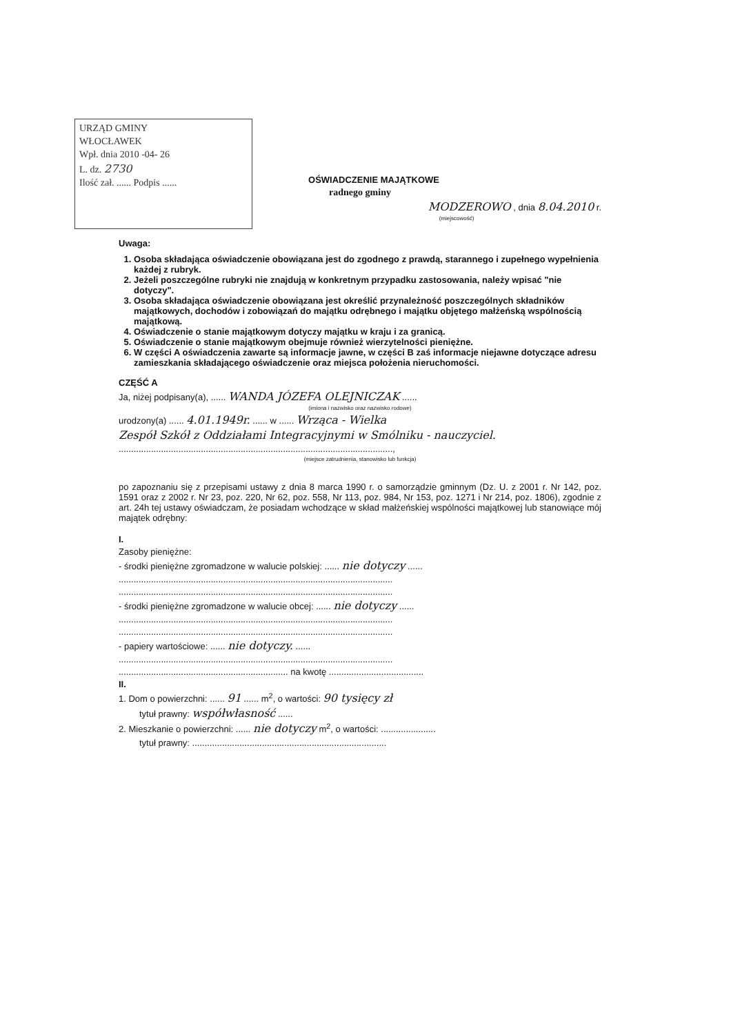URZĄD GMINY
WŁOCŁAWEK
Wpł. dnia 2010 -04- 26
L. dz. 2730
Ilość zał. ...... Podpis ......
OŚWIADCZENIE MAJĄTKOWE
radnego gminy
MODZEROWO , dnia 8.04.2010 r.
(miejscowość)
Uwaga:
1. Osoba składająca oświadczenie obowiązana jest do zgodnego z prawdą, starannego i zupełnego wypełnienia każdej z rubryk.
2. Jeżeli poszczególne rubryki nie znajdują w konkretnym przypadku zastosowania, należy wpisać "nie dotyczy".
3. Osoba składająca oświadczenie obowiązana jest określić przynależność poszczególnych składników majątkowych, dochodów i zobowiązań do majątku odrębnego i majątku objętego małżeńską wspólnością majątkową.
4. Oświadczenie o stanie majątkowym dotyczy majątku w kraju i za granicą.
5. Oświadczenie o stanie majątkowym obejmuje również wierzytelności pieniężne.
6. W części A oświadczenia zawarte są informacje jawne, w części B zaś informacje niejawne dotyczące adresu zamieszkania składającego oświadczenie oraz miejsca położenia nieruchomości.
CZĘŚĆ A
Ja, niżej podpisany(a), ...... WANDA JÓZEFA OLEJNICZAK ......
(imiona i nazwisko oraz nazwisko rodowe)
urodzony(a) ...... 4.01.1949r. ...... w ...... Wrząca - Wielka
Zespół Szkół z Oddziałami Integracyjnymi w Smólniku - nauczyciel.
..............................................................................................................,
(miejsce zatrudnienia, stanowisko lub funkcja)
po zapoznaniu się z przepisami ustawy z dnia 8 marca 1990 r. o samorządzie gminnym (Dz. U. z 2001 r. Nr 142, poz. 1591 oraz z 2002 r. Nr 23, poz. 220, Nr 62, poz. 558, Nr 113, poz. 984, Nr 153, poz. 1271 i Nr 214, poz. 1806), zgodnie z art. 24h tej ustawy oświadczam, że posiadam wchodzące w skład małżeńskiej wspólności majątkowej lub stanowiące mój majątek odrębny:
I.
Zasoby pieniężne:
- środki pieniężne zgromadzone w walucie polskiej: ...... nie dotyczy ......
..............................................................................................................
..............................................................................................................
- środki pieniężne zgromadzone w walucie obcej: ...... nie dotyczy ......
..............................................................................................................
..............................................................................................................
- papiery wartościowe: ...... nie dotyczy. ......
..............................................................................................................
.................................................................... na kwotę ......................................
II.
1. Dom o powierzchni: ...... 91 ...... m<sup>2</sup>, o wartości: 90 tysięcy zł
tytuł prawny: współwłasność ......
2. Mieszkanie o powierzchni: ...... nie dotyczy m<sup>2</sup>, o wartości: ......................
tytuł prawny: ..............................................................................